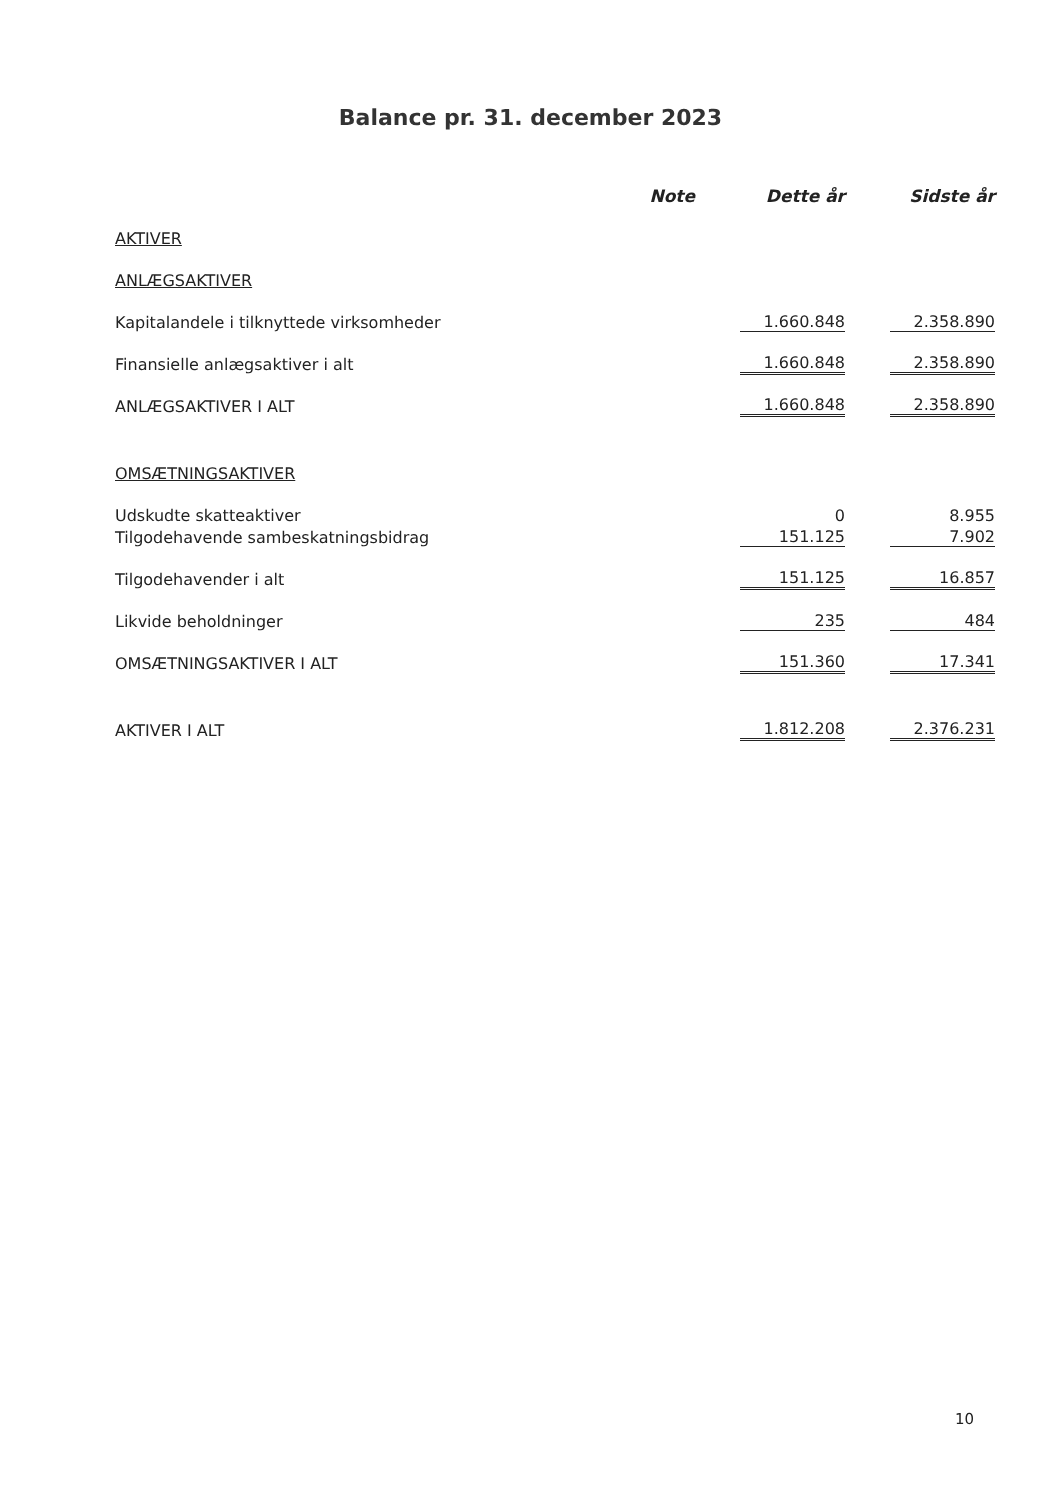Balance pr. 31. december 2023
| | Note | Dette år | Sidste år |
| --- | --- | --- | --- |
| AKTIVER | | | |
| ANLÆGSAKTIVER | | | |
| Kapitalandele i tilknyttede virksomheder | | 1.660.848 | 2.358.890 |
| Finansielle anlægsaktiver i alt | | 1.660.848 | 2.358.890 |
| ANLÆGSAKTIVER I ALT | | 1.660.848 | 2.358.890 |
| OMSÆTNINGSAKTIVER | | | |
| Udskudte skatteaktiver | | 0 | 8.955 |
| Tilgodehavende sambeskatningsbidrag | | 151.125 | 7.902 |
| Tilgodehavender i alt | | 151.125 | 16.857 |
| Likvide beholdninger | | 235 | 484 |
| OMSÆTNINGSAKTIVER I ALT | | 151.360 | 17.341 |
| AKTIVER I ALT | | 1.812.208 | 2.376.231 |
10